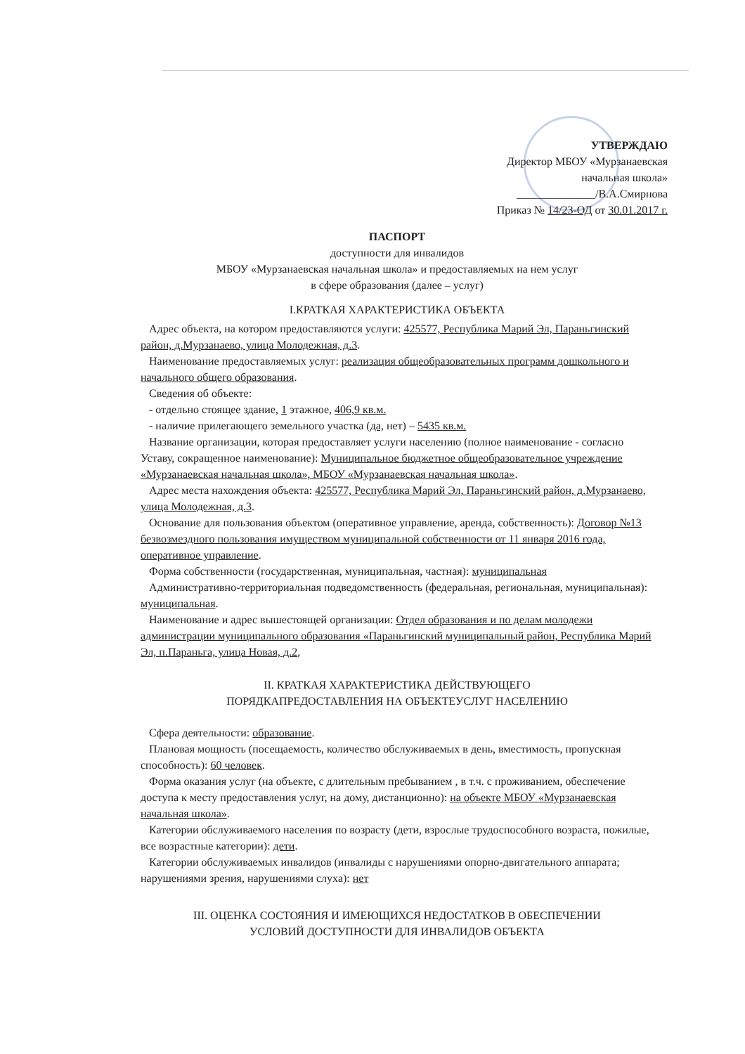УТВЕРЖДАЮ
Директор МБОУ «Мурзанаевская
начальная школа»
______________/В.А.Смирнова
Приказ № 14/23-ОД от 30.01.2017 г.
ПАСПОРТ
доступности для инвалидов
МБОУ «Мурзанаевская начальная школа» и предоставляемых на нем услуг
в сфере образования (далее – услуг)
I.КРАТКАЯ ХАРАКТЕРИСТИКА ОБЪЕКТА
Адрес объекта, на котором предоставляются услуги: 425577, Республика Марий Эл, Параньгинский район, д.Мурзанаево, улица Молодежная, д.3.
Наименование предоставляемых услуг: реализация общеобразовательных программ дошкольного и начального общего образования.
Сведения об объекте:
- отдельно стоящее здание, 1 этажное, 406,9 кв.м.
- наличие прилегающего земельного участка (да, нет) – 5435 кв.м.
Название организации, которая предоставляет услуги населению (полное наименование - согласно Уставу, сокращенное наименование): Муниципальное бюджетное общеобразовательное учреждение «Мурзанаевская начальная школа», МБОУ «Мурзанаевская начальная школа».
Адрес места нахождения объекта: 425577, Республика Марий Эл, Параньгинский район, д.Мурзанаево, улица Молодежная, д.3.
Основание для пользования объектом (оперативное управление, аренда, собственность): Договор №13 безвозмездного пользования имуществом муниципальной собственности от 11 января 2016 года, оперативное управление.
Форма собственности (государственная, муниципальная, частная): муниципальная
Административно-территориальная подведомственность (федеральная, региональная, муниципальная): муниципальная.
Наименование и адрес вышестоящей организации: Отдел образования и по делам молодежи администрации муниципального образования «Параньгинский муниципальный район, Республика Марий Эл, п.Параньга, улица Новая, д.2,
II. КРАТКАЯ ХАРАКТЕРИСТИКА ДЕЙСТВУЮЩЕГО
ПОРЯДКАПРЕДОСТАВЛЕНИЯ НА ОБЪЕКТЕУСЛУГ НАСЕЛЕНИЮ
Сфера деятельности: образование.
Плановая мощность (посещаемость, количество обслуживаемых в день, вместимость, пропускная способность): 60 человек.
Форма оказания услуг (на объекте, с длительным пребыванием , в т.ч. с проживанием, обеспечение доступа к месту предоставления услуг, на дому, дистанционно): на объекте МБОУ «Мурзанаевская начальная школа».
Категории обслуживаемого населения по возрасту (дети, взрослые трудоспособного возраста, пожилые, все возрастные категории): дети.
Категории обслуживаемых инвалидов (инвалиды с нарушениями опорно-двигательного аппарата; нарушениями зрения, нарушениями слуха): нет
III. ОЦЕНКА СОСТОЯНИЯ И ИМЕЮЩИХСЯ НЕДОСТАТКОВ В ОБЕСПЕЧЕНИИ
УСЛОВИЙ ДОСТУПНОСТИ ДЛЯ ИНВАЛИДОВ ОБЪЕКТА